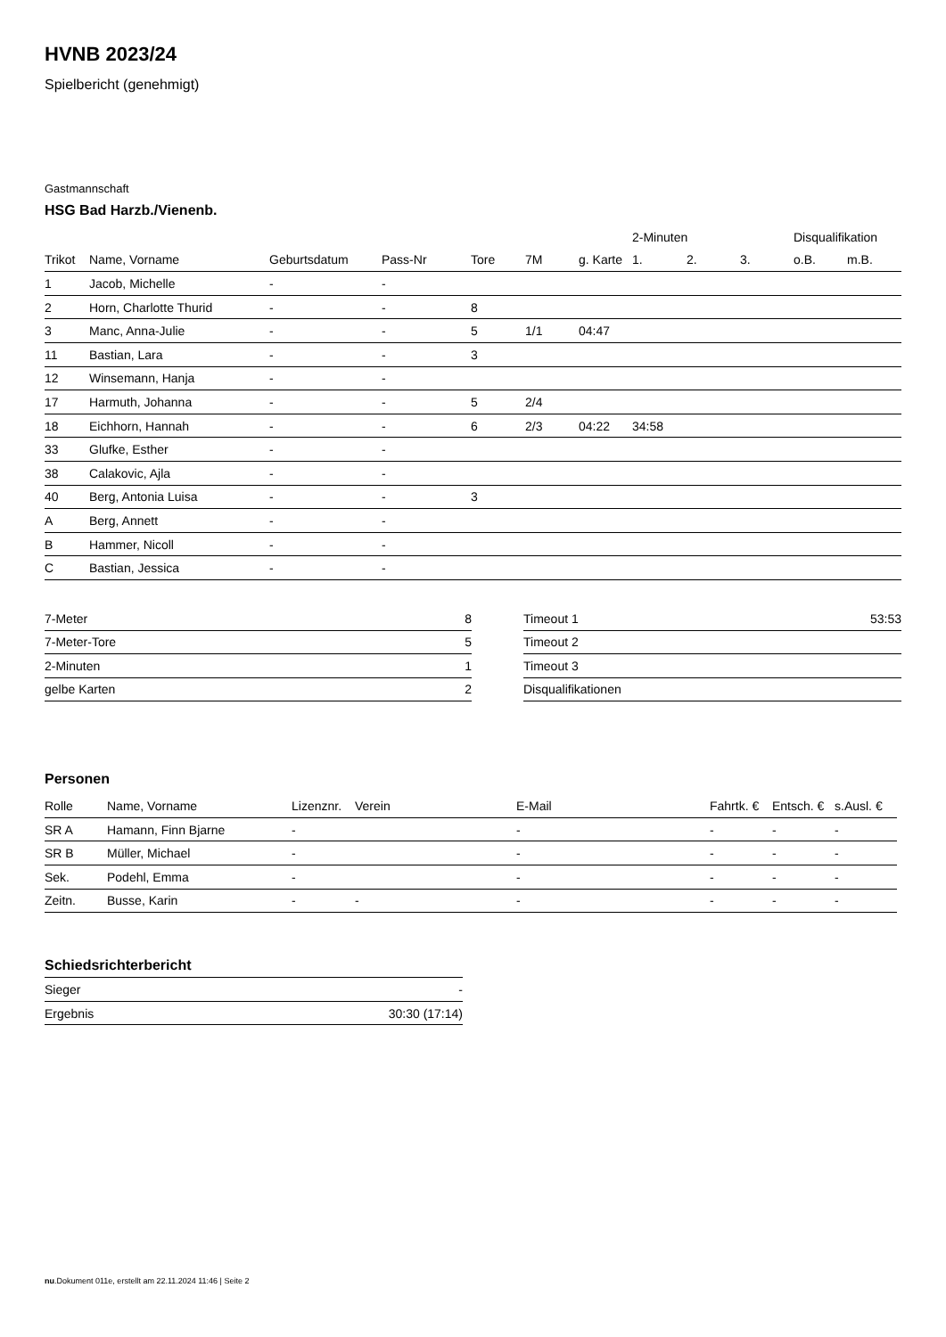HVNB 2023/24
Spielbericht (genehmigt)
Gastmannschaft
HSG Bad Harzb./Vienenb.
| | | | | | | | 2-Minuten | | | Disqualifikation | |
| --- | --- | --- | --- | --- | --- | --- | --- | --- | --- | --- | --- |
| Trikot | Name, Vorname | Geburtsdatum | Pass-Nr | Tore | 7M | g. Karte | 1. | 2. | 3. | o.B. | m.B. |
| 1 | Jacob, Michelle | - | - | | | | | | | | |
| 2 | Horn, Charlotte Thurid | - | - | 8 | | | | | | | |
| 3 | Manc, Anna-Julie | - | - | 5 | 1/1 | 04:47 | | | | | |
| 11 | Bastian, Lara | - | - | 3 | | | | | | | |
| 12 | Winsemann, Hanja | - | - | | | | | | | | |
| 17 | Harmuth, Johanna | - | - | 5 | 2/4 | | | | | | |
| 18 | Eichhorn, Hannah | - | - | 6 | 2/3 | 04:22 | 34:58 | | | | |
| 33 | Glufke, Esther | - | - | | | | | | | | |
| 38 | Calakovic, Ajla | - | - | | | | | | | | |
| 40 | Berg, Antonia Luisa | - | - | 3 | | | | | | | |
| A | Berg, Annett | - | - | | | | | | | | |
| B | Hammer, Nicoll | - | - | | | | | | | | |
| C | Bastian, Jessica | - | - | | | | | | | | |
| 7-Meter | 8 |
| 7-Meter-Tore | 5 |
| 2-Minuten | 1 |
| gelbe Karten | 2 |
| Timeout 1 | 53:53 |
| Timeout 2 | |
| Timeout 3 | |
| Disqualifikationen | |
Personen
| Rolle | Name, Vorname | Lizenznr. | Verein | E-Mail | Fahrtk. € | Entsch. € | s.Ausl. € |
| --- | --- | --- | --- | --- | --- | --- | --- |
| SR A | Hamann, Finn Bjarne | - | | - | - | - | - |
| SR B | Müller, Michael | - | | - | - | - | - |
| Sek. | Podehl, Emma | - | | - | - | - | - |
| Zeitn. | Busse, Karin | - | - | - | - | - | - |
Schiedsrichterbericht
| Sieger | - |
| Ergebnis | 30:30 (17:14) |
nu.Dokument 011e, erstellt am 22.11.2024 11:46 | Seite 2